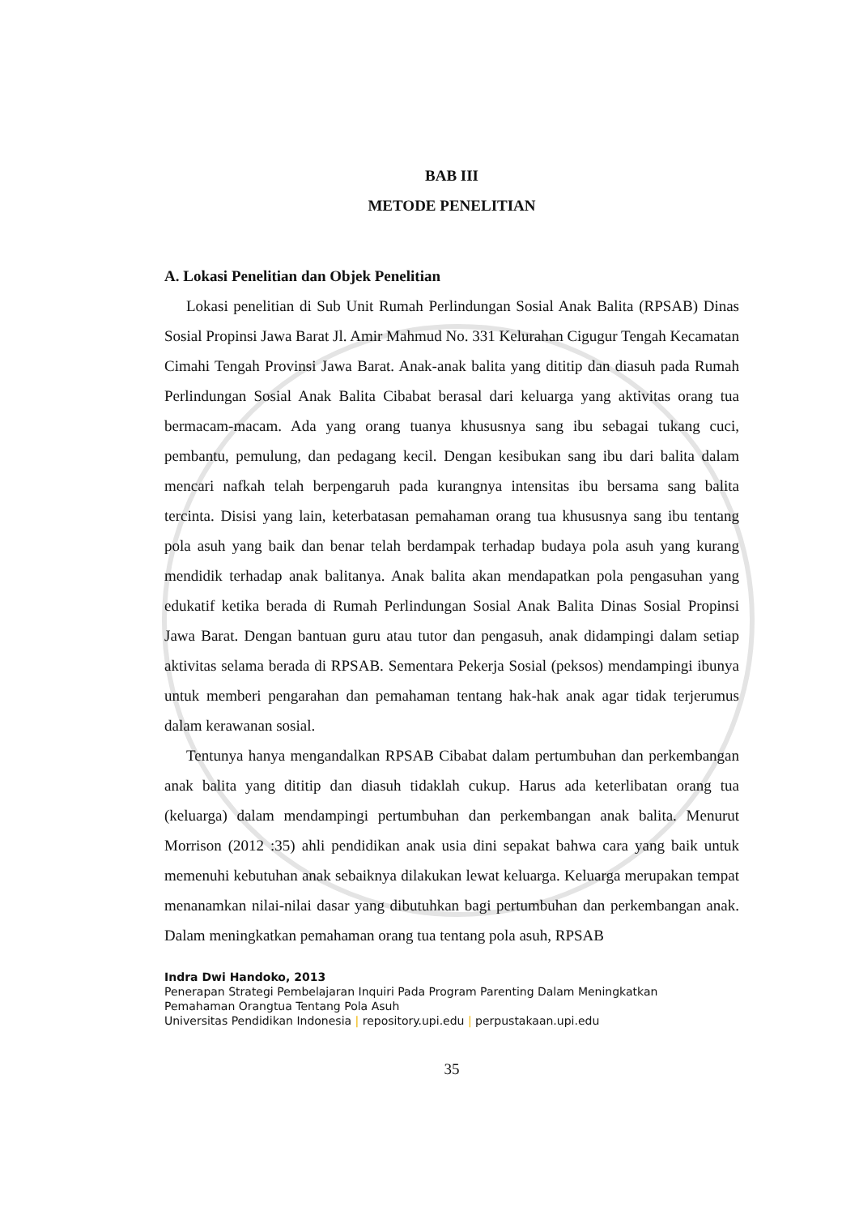BAB III
METODE PENELITIAN
A. Lokasi Penelitian dan Objek Penelitian
Lokasi penelitian di Sub Unit Rumah Perlindungan Sosial Anak Balita (RPSAB) Dinas Sosial Propinsi Jawa Barat Jl. Amir Mahmud No. 331 Kelurahan Cigugur Tengah Kecamatan Cimahi Tengah Provinsi Jawa Barat. Anak-anak balita yang dititip dan diasuh pada Rumah Perlindungan Sosial Anak Balita Cibabat berasal dari keluarga yang aktivitas orang tua bermacam-macam. Ada yang orang tuanya khususnya sang ibu sebagai tukang cuci, pembantu, pemulung, dan pedagang kecil. Dengan kesibukan sang ibu dari balita dalam mencari nafkah telah berpengaruh pada kurangnya intensitas ibu bersama sang balita tercinta. Disisi yang lain, keterbatasan pemahaman orang tua khususnya sang ibu tentang pola asuh yang baik dan benar telah berdampak terhadap budaya pola asuh yang kurang mendidik terhadap anak balitanya. Anak balita akan mendapatkan pola pengasuhan yang edukatif ketika berada di Rumah Perlindungan Sosial Anak Balita Dinas Sosial Propinsi Jawa Barat. Dengan bantuan guru atau tutor dan pengasuh, anak didampingi dalam setiap aktivitas selama berada di RPSAB. Sementara Pekerja Sosial (peksos) mendampingi ibunya untuk memberi pengarahan dan pemahaman tentang hak-hak anak agar tidak terjerumus dalam kerawanan sosial.
Tentunya hanya mengandalkan RPSAB Cibabat dalam pertumbuhan dan perkembangan anak balita yang dititip dan diasuh tidaklah cukup. Harus ada keterlibatan orang tua (keluarga) dalam mendampingi pertumbuhan dan perkembangan anak balita. Menurut Morrison (2012 :35) ahli pendidikan anak usia dini sepakat bahwa cara yang baik untuk memenuhi kebutuhan anak sebaiknya dilakukan lewat keluarga. Keluarga merupakan tempat menanamkan nilai-nilai dasar yang dibutuhkan bagi pertumbuhan dan perkembangan anak. Dalam meningkatkan pemahaman orang tua tentang pola asuh, RPSAB
Indra Dwi Handoko, 2013
Penerapan Strategi Pembelajaran Inquiri Pada Program Parenting Dalam Meningkatkan
Pemahaman Orangtua Tentang Pola Asuh
Universitas Pendidikan Indonesia | repository.upi.edu | perpustakaan.upi.edu
35